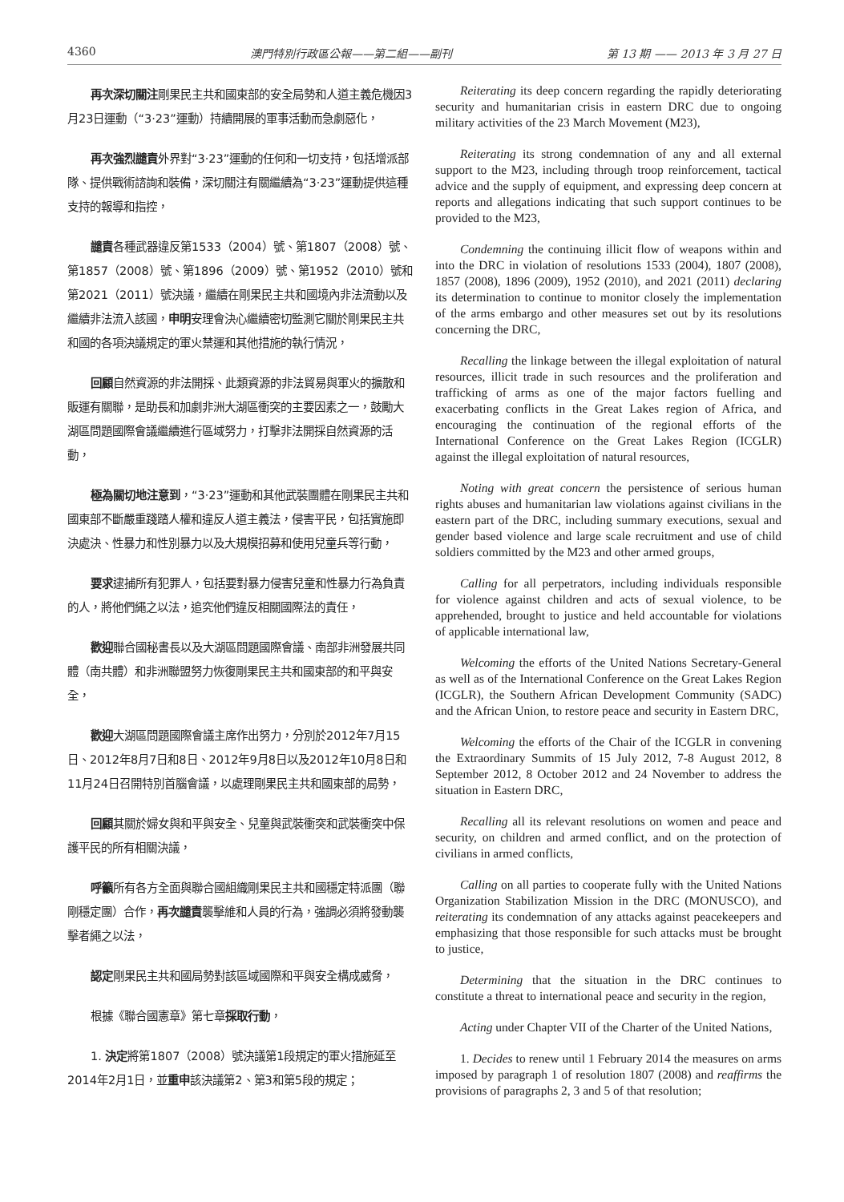4360 澳門特別行政區公報——第二組——副刊 第 13 期 —— 2013 年 3 月 27 日
再次深切關注剛果民主共和國東部的安全局勢和人道主義危機因3月23日運動（“3·23”運動）持續開展的軍事活動而急劇惡化，
再次強烈譴責外界對“3·23”運動的任何和一切支持，包括增派部隊、提供戰術諮詢和裝備，深切關注有關繼續為“3·23”運動提供這種支持的報導和指控，
譴責各種武器違反第1533（2004）號、第1807（2008）號、第1857（2008）號、第1896（2009）號、第1952（2010）號和第2021（2011）號決議，繼續在剛果民主共和國境內非法流動以及繼續非法流入該國，申明安理會決心繼續密切監測它關於剛果民主共和國的各項決議規定的軍火禁運和其他措施的執行情況，
回顧自然資源的非法開採、此類資源的非法貿易與軍火的擴散和販運有關聯，是助長和加劇非洲大湖區衝突的主要因素之一，鼓勵大湖區問題國際會議繼續進行區域努力，打擊非法開採自然資源的活動，
極為關切地注意到，“3·23”運動和其他武裝團體在剛果民主共和國東部不斷嚴重踐踏人權和違反人道主義法，侵害平民，包括實施即決處決、性暴力和性別暴力以及大規模招募和使用兒童兵等行動，
要求逮捕所有犯罪人，包括要對暴力侵害兒童和性暴力行為負責的人，將他們繩之以法，追究他們違反相關國際法的責任，
歡迎聯合國秘書長以及大湖區問題國際會議、南部非洲發展共同體（南共體）和非洲聯盟努力恢復剛果民主共和國東部的和平與安全，
歡迎大湖區問題國際會議主席作出努力，分別於2012年7月15日、2012年8月7日和8日、2012年9月8日以及2012年10月8日和11月24日召開特別首腦會議，以處理剛果民主共和國東部的局勢，
回顧其關於婦女與和平與安全、兒童與武裝衝突和武裝衝突中保護平民的所有相關決議，
呼籲所有各方全面與聯合國組織剛果民主共和國穩定特派團（聯剛穩定團）合作，再次譴責襲擊維和人員的行為，強調必須將發動襲擊者繩之以法，
認定剛果民主共和國局勢對該區域國際和平與安全構成威脅，
根據《聯合國憲章》第七章採取行動，
1. 決定將第1807（2008）號決議第1段規定的軍火措施延至2014年2月1日，並重申該決議第2、第3和第5段的規定；
Reiterating its deep concern regarding the rapidly deteriorating security and humanitarian crisis in eastern DRC due to ongoing military activities of the 23 March Movement (M23),
Reiterating its strong condemnation of any and all external support to the M23, including through troop reinforcement, tactical advice and the supply of equipment, and expressing deep concern at reports and allegations indicating that such support continues to be provided to the M23,
Condemning the continuing illicit flow of weapons within and into the DRC in violation of resolutions 1533 (2004), 1807 (2008), 1857 (2008), 1896 (2009), 1952 (2010), and 2021 (2011) declaring its determination to continue to monitor closely the implementation of the arms embargo and other measures set out by its resolutions concerning the DRC,
Recalling the linkage between the illegal exploitation of natural resources, illicit trade in such resources and the proliferation and trafficking of arms as one of the major factors fuelling and exacerbating conflicts in the Great Lakes region of Africa, and encouraging the continuation of the regional efforts of the International Conference on the Great Lakes Region (ICGLR) against the illegal exploitation of natural resources,
Noting with great concern the persistence of serious human rights abuses and humanitarian law violations against civilians in the eastern part of the DRC, including summary executions, sexual and gender based violence and large scale recruitment and use of child soldiers committed by the M23 and other armed groups,
Calling for all perpetrators, including individuals responsible for violence against children and acts of sexual violence, to be apprehended, brought to justice and held accountable for violations of applicable international law,
Welcoming the efforts of the United Nations Secretary-General as well as of the International Conference on the Great Lakes Region (ICGLR), the Southern African Development Community (SADC) and the African Union, to restore peace and security in Eastern DRC,
Welcoming the efforts of the Chair of the ICGLR in convening the Extraordinary Summits of 15 July 2012, 7-8 August 2012, 8 September 2012, 8 October 2012 and 24 November to address the situation in Eastern DRC,
Recalling all its relevant resolutions on women and peace and security, on children and armed conflict, and on the protection of civilians in armed conflicts,
Calling on all parties to cooperate fully with the United Nations Organization Stabilization Mission in the DRC (MONUSCO), and reiterating its condemnation of any attacks against peacekeepers and emphasizing that those responsible for such attacks must be brought to justice,
Determining that the situation in the DRC continues to constitute a threat to international peace and security in the region,
Acting under Chapter VII of the Charter of the United Nations,
1. Decides to renew until 1 February 2014 the measures on arms imposed by paragraph 1 of resolution 1807 (2008) and reaffirms the provisions of paragraphs 2, 3 and 5 of that resolution;